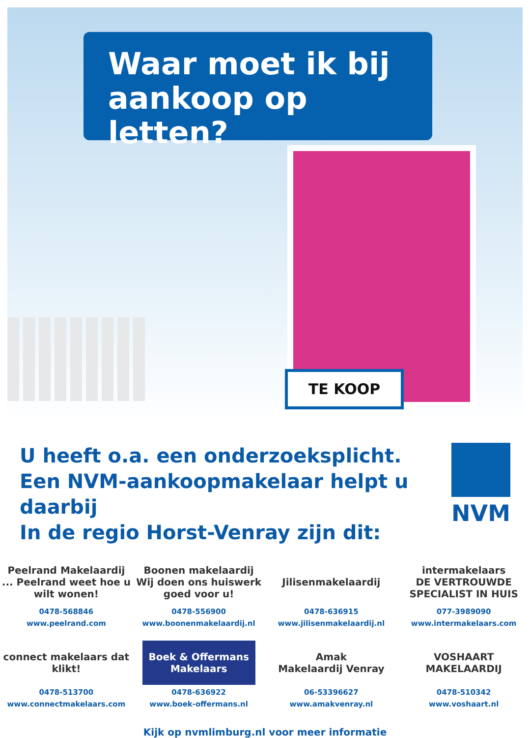Waar moet ik bij
aankoop op letten?
TE KOOP
U heeft o.a. een onderzoeksplicht.
Een NVM-aankoopmakelaar helpt u daarbij
In de regio Horst-Venray zijn dit:
NVM
Peelrand Makelaardij
... Peelrand weet hoe u wilt wonen!
0478-568846
www.peelrand.com
Boonen makelaardij
Wij doen ons huiswerk goed voor u!
0478-556900
www.boonenmakelaardij.nl
Jilisenmakelaardij
0478-636915
www.jilisenmakelaardij.nl
intermakelaars
DE VERTROUWDE SPECIALIST IN HUIS
077-3989090
www.intermakelaars.com
connect makelaars dat klikt!
0478-513700
www.connectmakelaars.com
Boek & Offermans Makelaars
0478-636922
www.boek-offermans.nl
Amak
Makelaardij Venray
06-53396627
www.amakvenray.nl
VOSHAART MAKELAARDIJ
0478-510342
www.voshaart.nl
Kijk op nvmlimburg.nl voor meer informatie